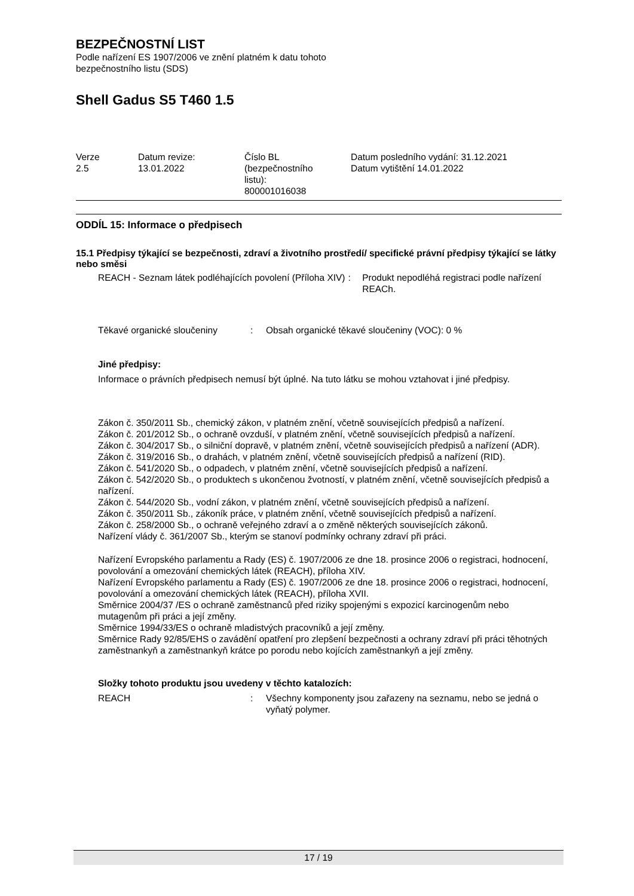BEZPEČNOSTNÍ LIST
Podle nařízení ES 1907/2006 ve znění platném k datu tohoto
bezpečnostního listu (SDS)
Shell Gadus S5 T460 1.5
Verze
2.5
Datum revize:
13.01.2022
Číslo BL
(bezpečnostního
listu):
800001016038
Datum posledního vydání: 31.12.2021
Datum vytištění 14.01.2022
ODDÍL 15: Informace o předpisech
15.1 Předpisy týkající se bezpečnosti, zdraví a životního prostředí/ specifické právní předpisy týkající se látky nebo směsi
REACH - Seznam látek podléhajících povolení (Příloha XIV)
: Produkt nepodléhá registraci podle nařízení REACh.
Těkavé organické sloučeniny : Obsah organické těkavé sloučeniny (VOC): 0 %
Jiné předpisy:
Informace o právních předpisech nemusí být úplné. Na tuto látku se mohou vztahovat i jiné předpisy.
Zákon č. 350/2011 Sb., chemický zákon, v platném znění, včetně souvisejících předpisů a nařízení.
Zákon č. 201/2012 Sb., o ochraně ovzduší, v platném znění, včetně souvisejících předpisů a nařízení.
Zákon č. 304/2017 Sb., o silniční dopravě, v platném znění, včetně souvisejících předpisů a nařízení (ADR).
Zákon č. 319/2016 Sb., o drahách, v platném znění, včetně souvisejících předpisů a nařízení (RID).
Zákon č. 541/2020 Sb., o odpadech, v platném znění, včetně souvisejících předpisů a nařízení.
Zákon č. 542/2020 Sb., o produktech s ukončenou žvotností, v platném znění, včetně souvisejících předpisů a nařízení.
Zákon č. 544/2020 Sb., vodní zákon, v platném znění, včetně souvisejících předpisů a nařízení.
Zákon č. 350/2011 Sb., zákoník práce, v platném znění, včetně souvisejících předpisů a nařízení.
Zákon č. 258/2000 Sb., o ochraně veřejného zdraví a o změně některých souvisejících zákonů.
Nařízení vlády č. 361/2007 Sb., kterým se stanoví podmínky ochrany zdraví při práci.
Nařízení Evropského parlamentu a Rady (ES) č. 1907/2006 ze dne 18. prosince 2006 o registraci, hodnocení, povolování a omezování chemických látek (REACH), příloha XIV.
Nařízení Evropského parlamentu a Rady (ES) č. 1907/2006 ze dne 18. prosince 2006 o registraci, hodnocení, povolování a omezování chemických látek (REACH), příloha XVII.
Směrnice 2004/37 /ES o ochraně zaměstnanců před riziky spojenými s expozicí karcinogenům nebo mutagenům při práci a její změny.
Směrnice 1994/33/ES o ochraně mladistvých pracovníků a její změny.
Směrnice Rady 92/85/EHS o zavádění opatření pro zlepšení bezpečnosti a ochrany zdraví při práci těhotných zaměstnankyň a zaměstnankyň krátce po porodu nebo kojících zaměstnankyň a její změny.
Složky tohoto produktu jsou uvedeny v těchto katalozích:
REACH : Všechny komponenty jsou zařazeny na seznamu, nebo se jedná o vyňatý polymer.
17 / 19